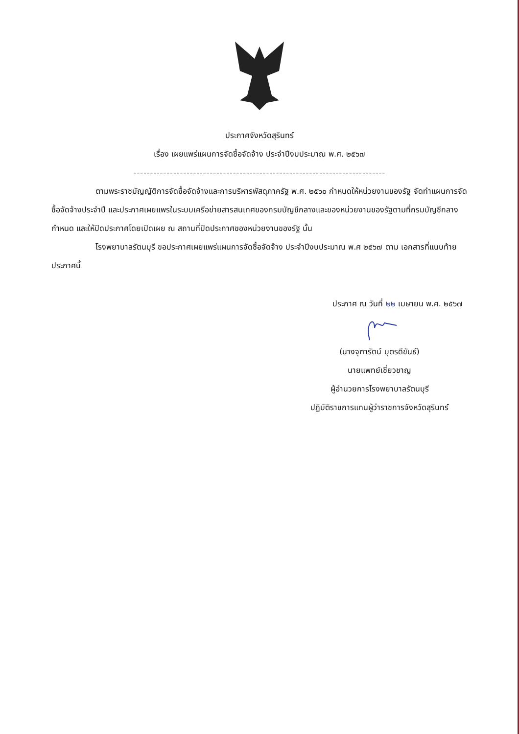ประกาศจังหวัดสุรินทร์
เรื่อง เผยแพร่แผนการจัดซื้อจัดจ้าง ประจำปีงบประมาณ พ.ศ. ๒๕๖๗
----------------------------------------------------------------------------
ตามพระราชบัญญัติการจัดซื้อจัดจ้างและการบริหารพัสดุภาครัฐ พ.ศ. ๒๕๖๐ กำหนดให้หน่วยงานของรัฐ จัดทำแผนการจัดซื้อจัดจ้างประจำปี และประกาศเผยแพรในระบบเครือข่ายสารสนเทศของกรมบัญชีกลางและของหน่วยงานของรัฐตามที่กรมบัญชีกลางกำหนด และให้ปิดประกาศโดยเปิดเผย ณ สถานที่ปิดประกาศของหน่วยงานของรัฐ นั้น
โรงพยาบาลรัตนบุรี ขอประกาศเผยแพร่แผนการจัดซื้อจัดจ้าง ประจำปีงบประมาณ พ.ศ ๒๕๖๗ ตาม เอกสารที่แนบท้ายประกาศนี้
ประกาศ ณ วันที่ ๒๒ เมษายน พ.ศ. ๒๕๖๗
(นางจุฑารัตน์ บุตรดีขันธ์)
นายแพทย์เชี่ยวชาญ
ผู้อำนวยการโรงพยาบาลรัตนบุรี
ปฏิบัติราชการแทนผู้ว่าราชการจังหวัดสุรินทร์